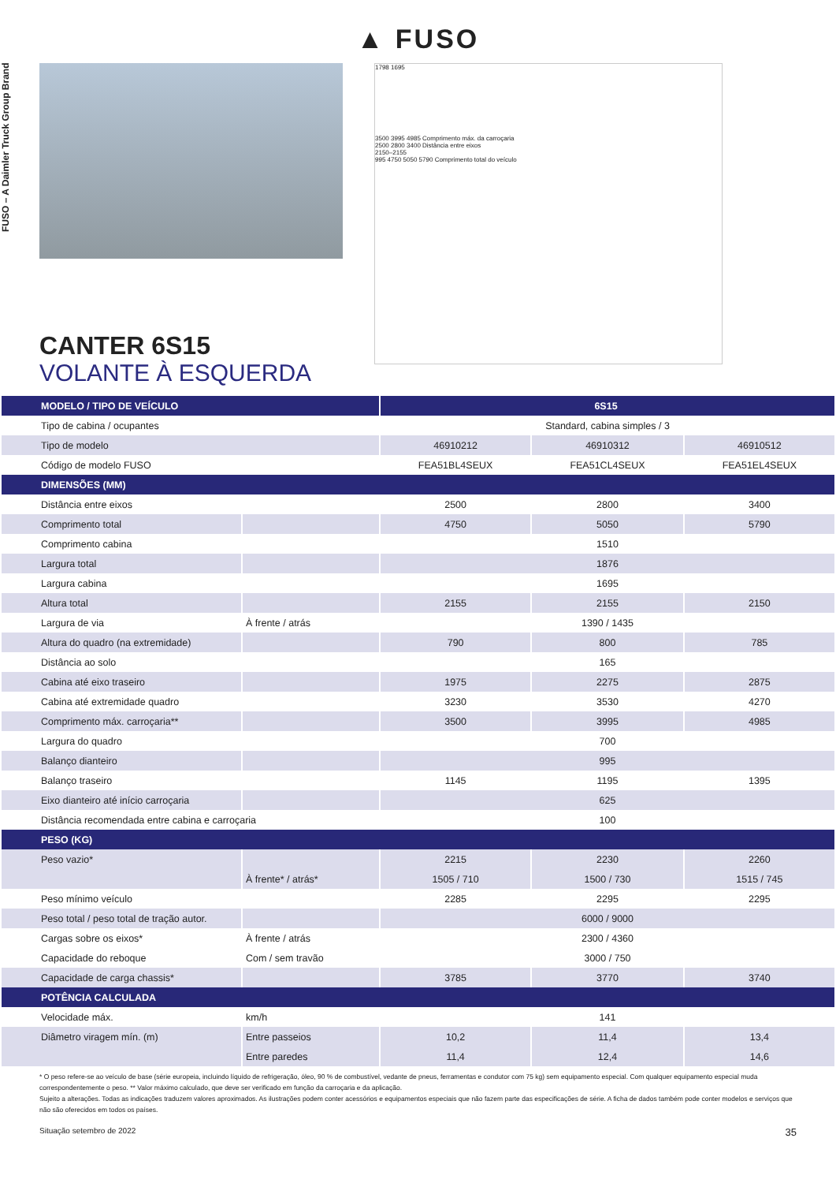▲ FUSO
FUSO – A Daimler Truck Group Brand
1798 1695
3500 3995 4985 Comprimento máx. da carroçaria
2500 2800 3400 Distância entre eixos
2150–2155
995 4750 5050 5790 Comprimento total do veículo
CANTER 6S15
VOLANTE À ESQUERDA
| MODELO / TIPO DE VEÍCULO | | 6S15 | | |
| --- | --- | --- | --- | --- |
| Tipo de cabina / ocupantes | | Standard, cabina simples / 3 | | |
| Tipo de modelo | | 46910212 | 46910312 | 46910512 |
| Código de modelo FUSO | | FEA51BL4SEUX | FEA51CL4SEUX | FEA51EL4SEUX |
| DIMENSÕES (MM) | | | | |
| Distância entre eixos | | 2500 | 2800 | 3400 |
| Comprimento total | | 4750 | 5050 | 5790 |
| Comprimento cabina | | 1510 | | |
| Largura total | | 1876 | | |
| Largura cabina | | 1695 | | |
| Altura total | | 2155 | 2155 | 2150 |
| Largura de via | À frente / atrás | 1390 / 1435 | | |
| Altura do quadro (na extremidade) | | 790 | 800 | 785 |
| Distância ao solo | | 165 | | |
| Cabina até eixo traseiro | | 1975 | 2275 | 2875 |
| Cabina até extremidade quadro | | 3230 | 3530 | 4270 |
| Comprimento máx. carroçaria** | | 3500 | 3995 | 4985 |
| Largura do quadro | | 700 | | |
| Balanço dianteiro | | 995 | | |
| Balanço traseiro | | 1145 | 1195 | 1395 |
| Eixo dianteiro até início carroçaria | | 625 | | |
| Distância recomendada entre cabina e carroçaria | | 100 | | |
| PESO (KG) | | | | |
| Peso vazio* | | 2215 | 2230 | 2260 |
| | À frente* / atrás* | 1505 / 710 | 1500 / 730 | 1515 / 745 |
| Peso mínimo veículo | | 2285 | 2295 | 2295 |
| Peso total / peso total de tração autor. | | 6000 / 9000 | | |
| Cargas sobre os eixos* | À frente / atrás | 2300 / 4360 | | |
| Capacidade do reboque | Com / sem travão | 3000 / 750 | | |
| Capacidade de carga chassis* | | 3785 | 3770 | 3740 |
| POTÊNCIA CALCULADA | | | | |
| Velocidade máx. | km/h | 141 | | |
| Diâmetro viragem mín. (m) | Entre passeios | 10,2 | 11,4 | 13,4 |
| | Entre paredes | 11,4 | 12,4 | 14,6 |
* O peso refere-se ao veículo de base (série europeia, incluindo líquido de refrigeração, óleo, 90 % de combustível, vedante de pneus, ferramentas e condutor com 75 kg) sem equipamento especial. Com qualquer equipamento especial muda correspondentemente o peso. ** Valor máximo calculado, que deve ser verificado em função da carroçaria e da aplicação.
Sujeito a alterações. Todas as indicações traduzem valores aproximados. As ilustrações podem conter acessórios e equipamentos especiais que não fazem parte das especificações de série. A ficha de dados também pode conter modelos e serviços que não são oferecidos em todos os países.
Situação setembro de 2022 35